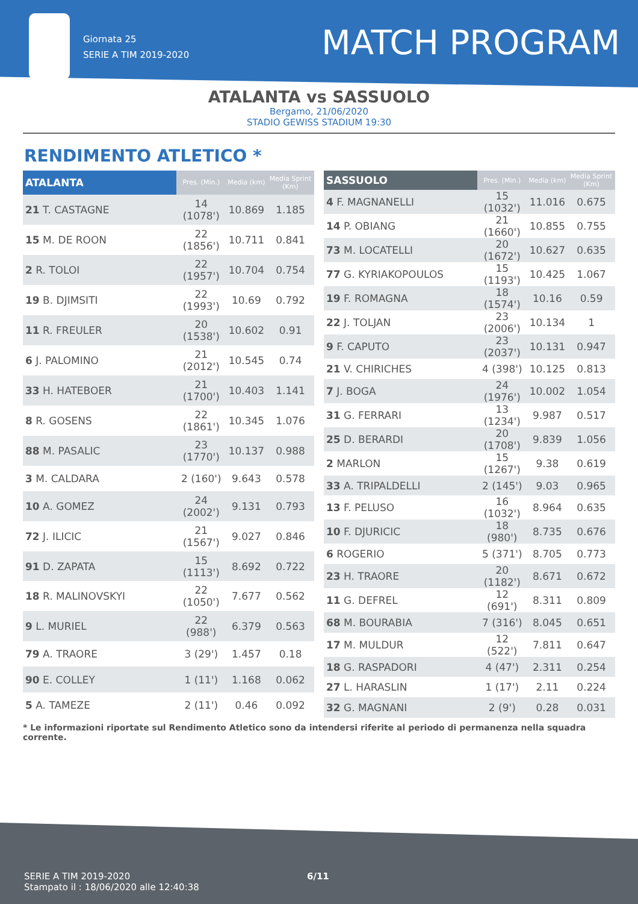Giornata 25
SERIE A TIM 2019-2020
MATCH PROGRAM
ATALANTA vs SASSUOLO
Bergamo, 21/06/2020
STADIO GEWISS STADIUM 19:30
RENDIMENTO ATLETICO *
| ATALANTA | Pres. (Min.) | Media (km) | Media Sprint (Km) |
| --- | --- | --- | --- |
| 21 T. CASTAGNE | 14 (1078') | 10.869 | 1.185 |
| 15 M. DE ROON | 22 (1856') | 10.711 | 0.841 |
| 2 R. TOLOI | 22 (1957') | 10.704 | 0.754 |
| 19 B. DJIMSITI | 22 (1993') | 10.69 | 0.792 |
| 11 R. FREULER | 20 (1538') | 10.602 | 0.91 |
| 6 J. PALOMINO | 21 (2012') | 10.545 | 0.74 |
| 33 H. HATEBOER | 21 (1700') | 10.403 | 1.141 |
| 8 R. GOSENS | 22 (1861') | 10.345 | 1.076 |
| 88 M. PASALIC | 23 (1770') | 10.137 | 0.988 |
| 3 M. CALDARA | 2 (160') | 9.643 | 0.578 |
| 10 A. GOMEZ | 24 (2002') | 9.131 | 0.793 |
| 72 J. ILICIC | 21 (1567') | 9.027 | 0.846 |
| 91 D. ZAPATA | 15 (1113') | 8.692 | 0.722 |
| 18 R. MALINOVSKYI | 22 (1050') | 7.677 | 0.562 |
| 9 L. MURIEL | 22 (988') | 6.379 | 0.563 |
| 79 A. TRAORE | 3 (29') | 1.457 | 0.18 |
| 90 E. COLLEY | 1 (11') | 1.168 | 0.062 |
| 5 A. TAMEZE | 2 (11') | 0.46 | 0.092 |
| SASSUOLO | Pres. (Min.) | Media (km) | Media Sprint (Km) |
| --- | --- | --- | --- |
| 4 F. MAGNANELLI | 15 (1032') | 11.016 | 0.675 |
| 14 P. OBIANG | 21 (1660') | 10.855 | 0.755 |
| 73 M. LOCATELLI | 20 (1672') | 10.627 | 0.635 |
| 77 G. KYRIAKOPOULOS | 15 (1193') | 10.425 | 1.067 |
| 19 F. ROMAGNA | 18 (1574') | 10.16 | 0.59 |
| 22 J. TOLJAN | 23 (2006') | 10.134 | 1 |
| 9 F. CAPUTO | 23 (2037') | 10.131 | 0.947 |
| 21 V. CHIRICHES | 4 (398') | 10.125 | 0.813 |
| 7 J. BOGA | 24 (1976') | 10.002 | 1.054 |
| 31 G. FERRARI | 13 (1234') | 9.987 | 0.517 |
| 25 D. BERARDI | 20 (1708') | 9.839 | 1.056 |
| 2 MARLON | 15 (1267') | 9.38 | 0.619 |
| 33 A. TRIPALDELLI | 2 (145') | 9.03 | 0.965 |
| 13 F. PELUSO | 16 (1032') | 8.964 | 0.635 |
| 10 F. DJURICIC | 18 (980') | 8.735 | 0.676 |
| 6 ROGERIO | 5 (371') | 8.705 | 0.773 |
| 23 H. TRAORE | 20 (1182') | 8.671 | 0.672 |
| 11 G. DEFREL | 12 (691') | 8.311 | 0.809 |
| 68 M. BOURABIA | 7 (316') | 8.045 | 0.651 |
| 17 M. MULDUR | 12 (522') | 7.811 | 0.647 |
| 18 G. RASPADORI | 4 (47') | 2.311 | 0.254 |
| 27 L. HARASLIN | 1 (17') | 2.11 | 0.224 |
| 32 G. MAGNANI | 2 (9') | 0.28 | 0.031 |
* Le informazioni riportate sul Rendimento Atletico sono da intendersi riferite al periodo di permanenza nella squadra corrente.
SERIE A TIM 2019-2020
Stampato il : 18/06/2020 alle 12:40:38
6/11